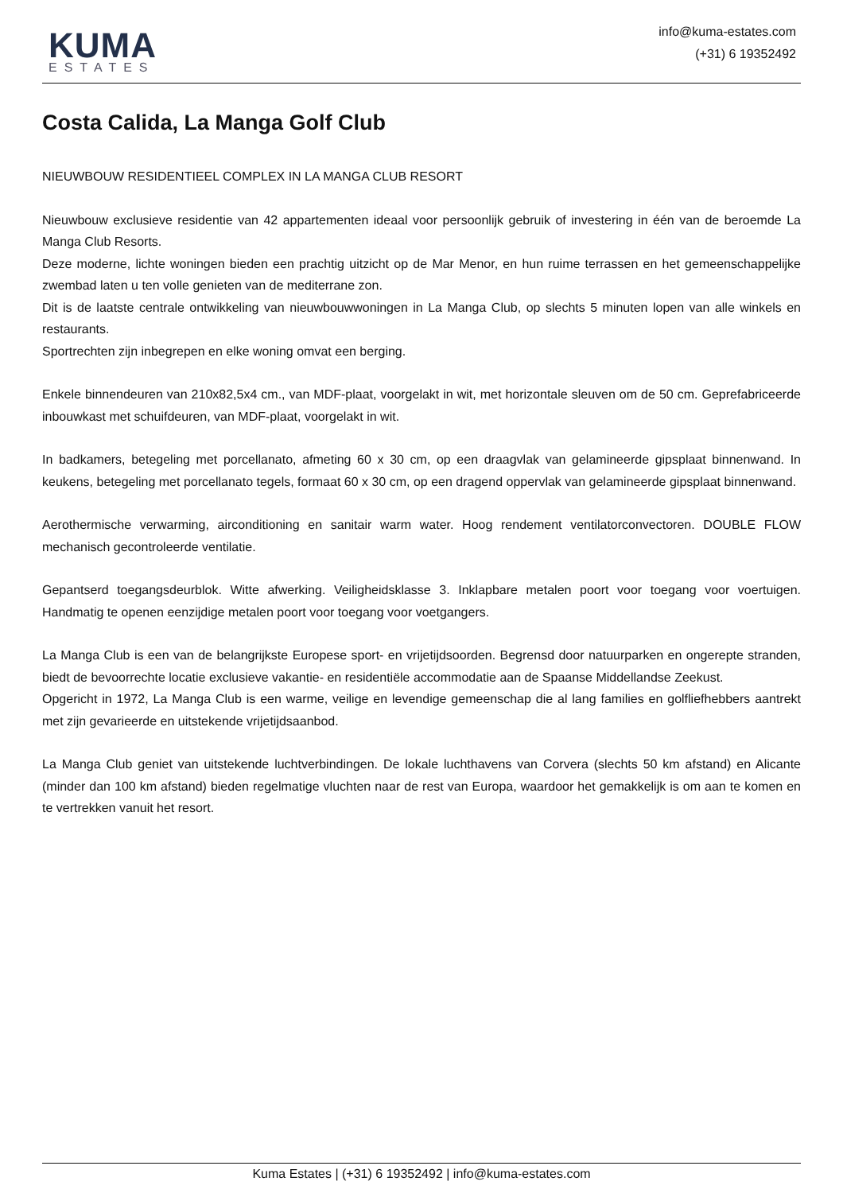KUMA
ESTATES
info@kuma-estates.com
(+31) 6 19352492
Costa Calida, La Manga Golf Club
NIEUWBOUW RESIDENTIEEL COMPLEX IN LA MANGA CLUB RESORT
Nieuwbouw exclusieve residentie van 42 appartementen ideaal voor persoonlijk gebruik of investering in één van de beroemde La Manga Club Resorts.
Deze moderne, lichte woningen bieden een prachtig uitzicht op de Mar Menor, en hun ruime terrassen en het gemeenschappelijke zwembad laten u ten volle genieten van de mediterrane zon.
Dit is de laatste centrale ontwikkeling van nieuwbouwwoningen in La Manga Club, op slechts 5 minuten lopen van alle winkels en restaurants.
Sportrechten zijn inbegrepen en elke woning omvat een berging.
Enkele binnendeuren van 210x82,5x4 cm., van MDF-plaat, voorgelakt in wit, met horizontale sleuven om de 50 cm. Geprefabriceerde inbouwkast met schuifdeuren, van MDF-plaat, voorgelakt in wit.
In badkamers, betegeling met porcellanato, afmeting 60 x 30 cm, op een draagvlak van gelamineerde gipsplaat binnenwand. In keukens, betegeling met porcellanato tegels, formaat 60 x 30 cm, op een dragend oppervlak van gelamineerde gipsplaat binnenwand.
Aerothermische verwarming, airconditioning en sanitair warm water. Hoog rendement ventilatorconvectoren. DOUBLE FLOW mechanisch gecontroleerde ventilatie.
Gepantserd toegangsdeurblok. Witte afwerking. Veiligheidsklasse 3. Inklapbare metalen poort voor toegang voor voertuigen. Handmatig te openen eenzijdige metalen poort voor toegang voor voetgangers.
La Manga Club is een van de belangrijkste Europese sport- en vrijetijdsoorden. Begrensd door natuurparken en ongerepte stranden, biedt de bevoorrechte locatie exclusieve vakantie- en residentiële accommodatie aan de Spaanse Middellandse Zeekust.
Opgericht in 1972, La Manga Club is een warme, veilige en levendige gemeenschap die al lang families en golfliefhebbers aantrekt met zijn gevarieerde en uitstekende vrijetijdsaanbod.
La Manga Club geniet van uitstekende luchtverbindingen. De lokale luchthavens van Corvera (slechts 50 km afstand) en Alicante (minder dan 100 km afstand) bieden regelmatige vluchten naar de rest van Europa, waardoor het gemakkelijk is om aan te komen en te vertrekken vanuit het resort.
Kuma Estates | (+31) 6 19352492 | info@kuma-estates.com